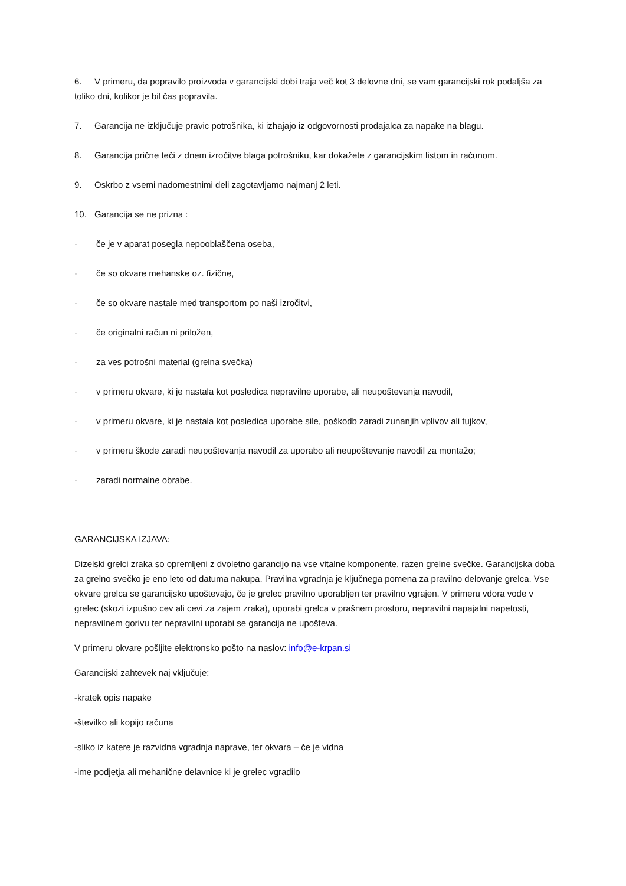6. V primeru, da popravilo proizvoda v garancijski dobi traja več kot 3 delovne dni, se vam garancijski rok podaljša za toliko dni, kolikor je bil čas popravila.
7. Garancija ne izključuje pravic potrošnika, ki izhajajo iz odgovornosti prodajalca za napake na blagu.
8. Garancija prične teči z dnem izročitve blaga potrošniku, kar dokažete z garancijskim listom in računom.
9. Oskrbo z vsemi nadomestnimi deli zagotavljamo najmanj 2 leti.
10. Garancija se ne prizna :
· če je v aparat posegla nepooblaščena oseba,
· če so okvare mehanske oz. fizične,
· če so okvare nastale med transportom po naši izročitvi,
· če originalni račun ni priložen,
· za ves potrošni material (grelna svečka)
· v primeru okvare, ki je nastala kot posledica nepravilne uporabe, ali neupoštevanja navodil,
· v primeru okvare, ki je nastala kot posledica uporabe sile, poškodb zaradi zunanjih vplivov ali tujkov,
· v primeru škode zaradi neupoštevanja navodil za uporabo ali neupoštevanje navodil za montažo;
· zaradi normalne obrabe.
GARANCIJSKA IZJAVA:
Dizelski grelci zraka so opremljeni z dvoletno garancijo na vse vitalne komponente, razen grelne svečke. Garancijska doba za grelno svečko je eno leto od datuma nakupa. Pravilna vgradnja je ključnega pomena za pravilno delovanje grelca. Vse okvare grelca se garancijsko upoštevajo, če je grelec pravilno uporabljen ter pravilno vgrajen. V primeru vdora vode v grelec (skozi izpušno cev ali cevi za zajem zraka), uporabi grelca v prašnem prostoru, nepravilni napajalni napetosti, nepravilnem gorivu ter nepravilni uporabi se garancija ne upošteva.
V primeru okvare pošljite elektronsko pošto na naslov: info@e-krpan.si
Garancijski zahtevek naj vključuje:
-kratek opis napake
-številko ali kopijo računa
-sliko iz katere je razvidna vgradnja naprave, ter okvara – če je vidna
-ime podjetja ali mehanične delavnice ki je grelec vgradilo